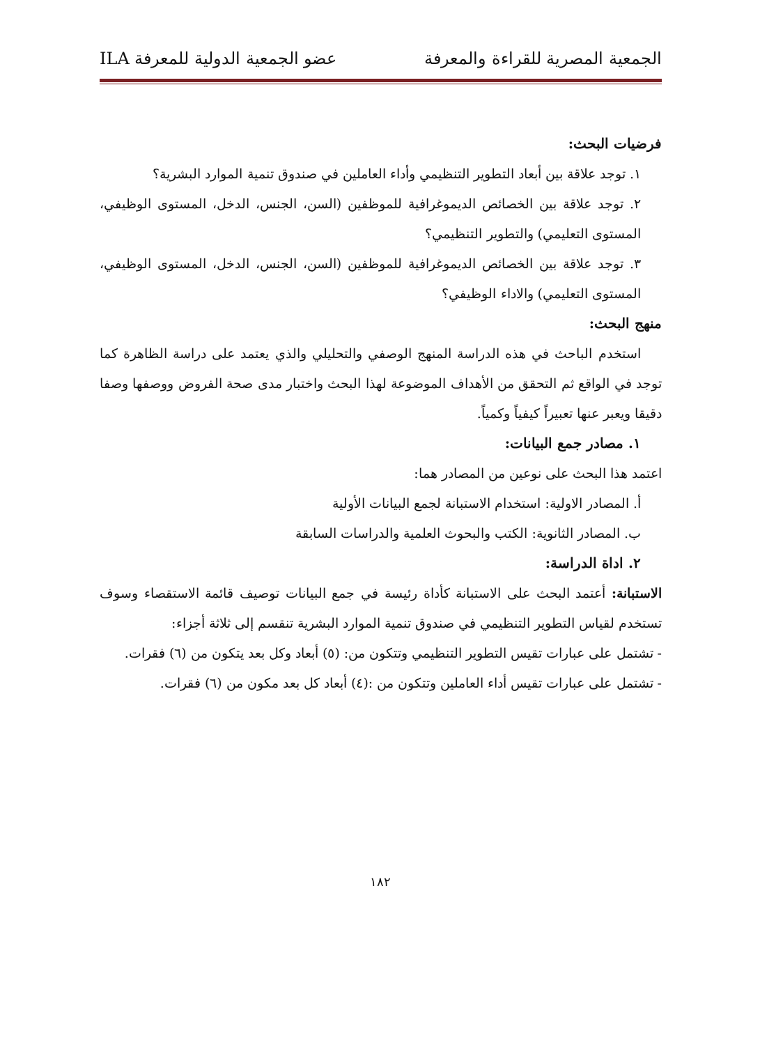الجمعية المصرية للقراءة والمعرفة عضو الجمعية الدولية للمعرفة ILA
فرضيات البحث:
١. توجد علاقة بين أبعاد التطوير التنظيمي وأداء العاملين في صندوق تنمية الموارد البشرية؟
٢. توجد علاقة بين الخصائص الديموغرافية للموظفين (السن، الجنس، الدخل، المستوى الوظيفي، المستوى التعليمي) والتطوير التنظيمي؟
٣. توجد علاقة بين الخصائص الديموغرافية للموظفين (السن، الجنس، الدخل، المستوى الوظيفي، المستوى التعليمي) والاداء الوظيفي؟
منهج البحث:
استخدم الباحث في هذه الدراسة المنهج الوصفي والتحليلي والذي يعتمد على دراسة الظاهرة كما توجد في الواقع ثم التحقق من الأهداف الموضوعة لهذا البحث واختبار مدى صحة الفروض ووصفها وصفا دقيقا ويعبر عنها تعبيراً كيفياً وكمياً.
١. مصادر جمع البيانات:
اعتمد هذا البحث على نوعين من المصادر هما:
أ. المصادر الاولية: استخدام الاستبانة لجمع البيانات الأولية
ب. المصادر الثانوية: الكتب والبحوث العلمية والدراسات السابقة
٢. اداة الدراسة:
الاستبانة: أعتمد البحث على الاستبانة كأداة رئيسة في جمع البيانات توصيف قائمة الاستقصاء وسوف تستخدم لقياس التطوير التنظيمي في صندوق تنمية الموارد البشرية تنقسم إلى ثلاثة أجزاء:
- تشتمل على عبارات تقيس التطوير التنظيمي وتتكون من: (٥) أبعاد وكل بعد يتكون من (٦) فقرات.
- تشتمل على عبارات تقيس أداء العاملين وتتكون من :(٤) أبعاد كل بعد مكون من (٦) فقرات.
١٨٢